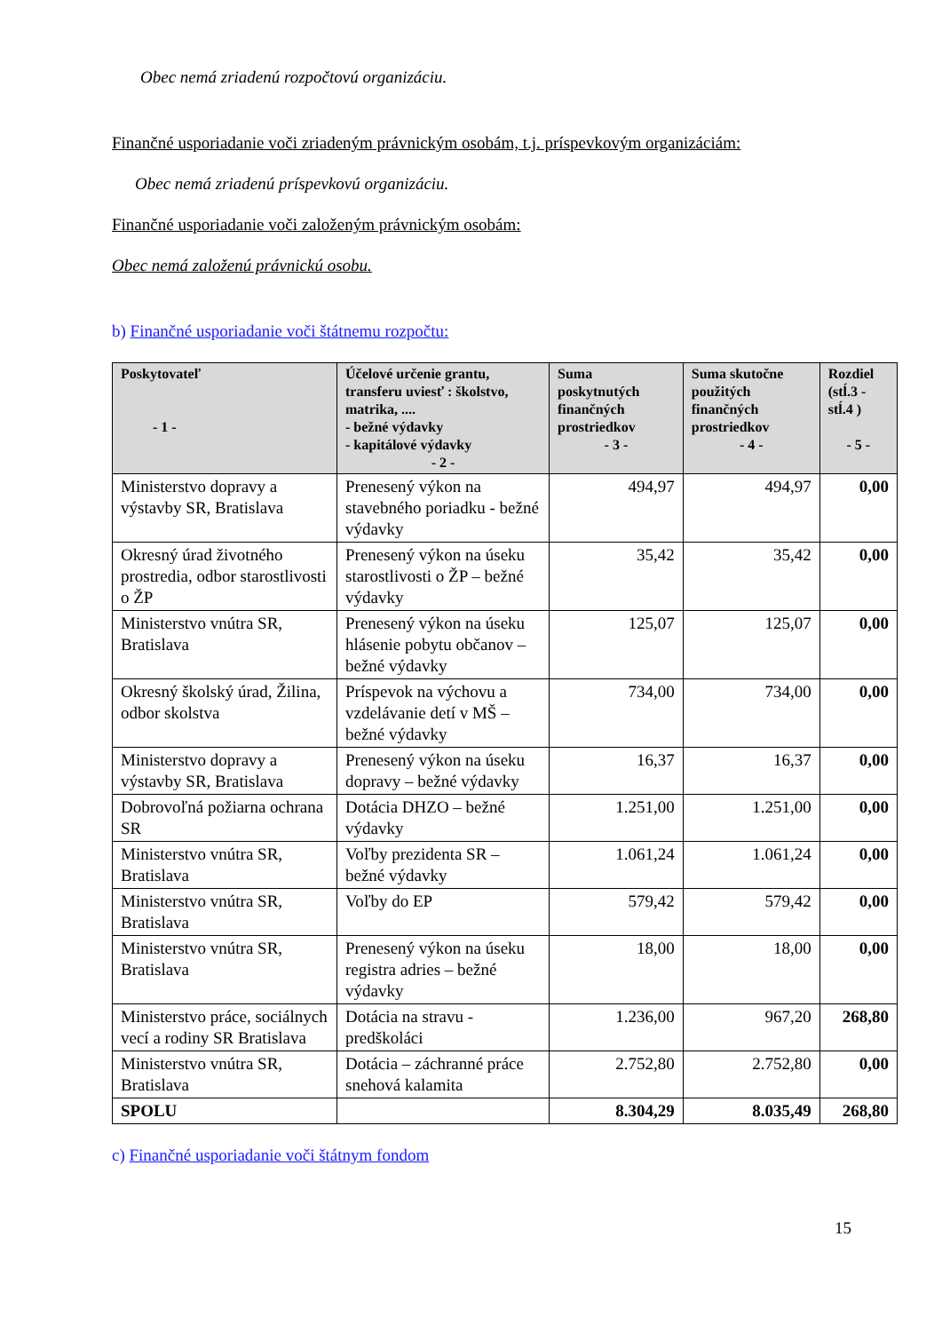Obec nemá zriadenú rozpočtovú organizáciu.
Finančné usporiadanie voči zriadeným právnickým osobám, t.j. príspevkovým organizáciám:
Obec nemá zriadenú príspevkovú organizáciu.
Finančné usporiadanie voči založeným právnickým osobám:
Obec nemá založenú právnickú osobu.
b) Finančné usporiadanie voči štátnemu rozpočtu:
| Poskytovateľ - 1 - | Účelové určenie grantu, transferu uviesť : školstvo, matrika, .... - bežné výdavky - kapitálové výdavky - 2 - | Suma poskytnutých finančných prostriedkov - 3 - | Suma skutočne použitých finančných prostriedkov - 4 - | Rozdiel (stĺ.3 - stĺ.4 ) - 5 - |
| --- | --- | --- | --- | --- |
| Ministerstvo dopravy a výstavby SR, Bratislava | Prenesený výkon na stavebného poriadku - bežné výdavky | 494,97 | 494,97 | 0,00 |
| Okresný úrad životného prostredia, odbor starostlivosti o ŽP | Prenesený výkon na úseku starostlivosti o ŽP – bežné výdavky | 35,42 | 35,42 | 0,00 |
| Ministerstvo vnútra SR, Bratislava | Prenesený výkon na úseku hlásenie pobytu občanov – bežné výdavky | 125,07 | 125,07 | 0,00 |
| Okresný školský úrad, Žilina, odbor skolstva | Príspevok na výchovu a vzdelávanie detí v MŠ – bežné výdavky | 734,00 | 734,00 | 0,00 |
| Ministerstvo dopravy a výstavby SR, Bratislava | Prenesený výkon na úseku dopravy – bežné výdavky | 16,37 | 16,37 | 0,00 |
| Dobrovoľná požiarna ochrana SR | Dotácia DHZO – bežné výdavky | 1.251,00 | 1.251,00 | 0,00 |
| Ministerstvo vnútra SR, Bratislava | Voľby prezidenta SR – bežné výdavky | 1.061,24 | 1.061,24 | 0,00 |
| Ministerstvo vnútra SR, Bratislava | Voľby do EP | 579,42 | 579,42 | 0,00 |
| Ministerstvo vnútra SR, Bratislava | Prenesený výkon na úseku registra adries – bežné výdavky | 18,00 | 18,00 | 0,00 |
| Ministerstvo práce, sociálnych vecí a rodiny SR Bratislava | Dotácia na stravu - predškoláci | 1.236,00 | 967,20 | 268,80 |
| Ministerstvo vnútra SR, Bratislava | Dotácia – záchranné práce snehová kalamita | 2.752,80 | 2.752,80 | 0,00 |
| SPOLU | | 8.304,29 | 8.035,49 | 268,80 |
c) Finančné usporiadanie voči štátnym fondom
15